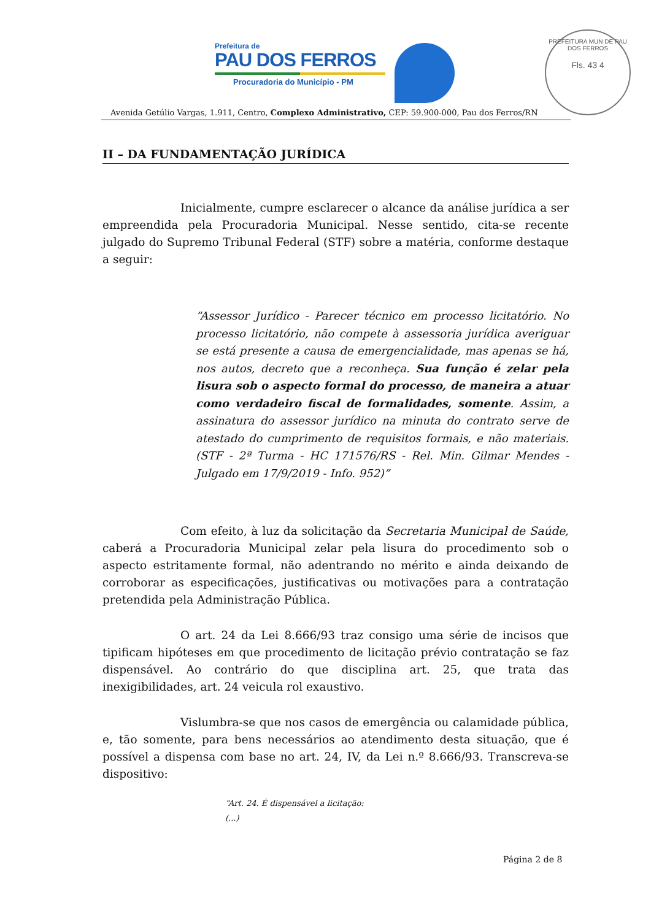Prefeitura de
PAU DOS FERROS
Procuradoria do Município - PM
PREFEITURA MUN DE PAU DOS FERROS
Fls. 43 4
Avenida Getúlio Vargas, 1.911, Centro, Complexo Administrativo, CEP: 59.900-000, Pau dos Ferros/RN
II – DA FUNDAMENTAÇÃO JURÍDICA
Inicialmente, cumpre esclarecer o alcance da análise jurídica a ser empreendida pela Procuradoria Municipal. Nesse sentido, cita-se recente julgado do Supremo Tribunal Federal (STF) sobre a matéria, conforme destaque a seguir:
“Assessor Jurídico - Parecer técnico em processo licitatório. No processo licitatório, não compete à assessoria jurídica averiguar se está presente a causa de emergencialidade, mas apenas se há, nos autos, decreto que a reconheça. Sua função é zelar pela lisura sob o aspecto formal do processo, de maneira a atuar como verdadeiro fiscal de formalidades, somente. Assim, a assinatura do assessor jurídico na minuta do contrato serve de atestado do cumprimento de requisitos formais, e não materiais. (STF - 2ª Turma - HC 171576/RS - Rel. Min. Gilmar Mendes - Julgado em 17/9/2019 - Info. 952)”
Com efeito, à luz da solicitação da Secretaria Municipal de Saúde, caberá a Procuradoria Municipal zelar pela lisura do procedimento sob o aspecto estritamente formal, não adentrando no mérito e ainda deixando de corroborar as especificações, justificativas ou motivações para a contratação pretendida pela Administração Pública.
O art. 24 da Lei 8.666/93 traz consigo uma série de incisos que tipificam hipóteses em que procedimento de licitação prévio contratação se faz dispensável. Ao contrário do que disciplina art. 25, que trata das inexigibilidades, art. 24 veicula rol exaustivo.
Vislumbra-se que nos casos de emergência ou calamidade pública, e, tão somente, para bens necessários ao atendimento desta situação, que é possível a dispensa com base no art. 24, IV, da Lei n.º 8.666/93. Transcreva-se dispositivo:
“Art. 24. É dispensável a licitação:
(...)
Página 2 de 8